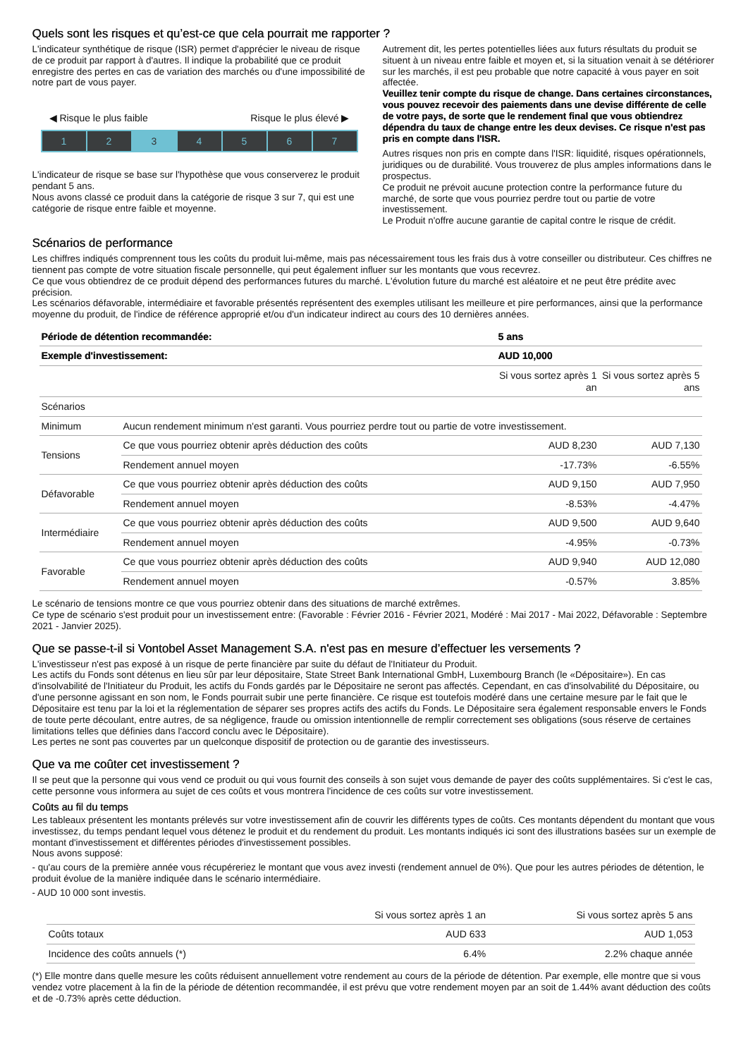Quels sont les risques et qu’est-ce que cela pourrait me rapporter ?
L'indicateur synthétique de risque (ISR) permet d'apprécier le niveau de risque de ce produit par rapport à d'autres. Il indique la probabilité que ce produit enregistre des pertes en cas de variation des marchés ou d'une impossibilité de notre part de vous payer.
◀ Risque le plus faible Risque le plus élevé ▶
1 2 3 4 5 6 7
L'indicateur de risque se base sur l'hypothèse que vous conserverez le produit pendant 5 ans.
Nous avons classé ce produit dans la catégorie de risque 3 sur 7, qui est une catégorie de risque entre faible et moyenne.
Autrement dit, les pertes potentielles liées aux futurs résultats du produit se situent à un niveau entre faible et moyen et, si la situation venait à se détériorer sur les marchés, il est peu probable que notre capacité à vous payer en soit affectée.
Veuillez tenir compte du risque de change. Dans certaines circonstances, vous pouvez recevoir des paiements dans une devise différente de celle de votre pays, de sorte que le rendement final que vous obtiendrez dépendra du taux de change entre les deux devises. Ce risque n'est pas pris en compte dans l'ISR.
Autres risques non pris en compte dans l'ISR: liquidité, risques opérationnels, juridiques ou de durabilité. Vous trouverez de plus amples informations dans le prospectus.
Ce produit ne prévoit aucune protection contre la performance future du marché, de sorte que vous pourriez perdre tout ou partie de votre investissement.
Le Produit n'offre aucune garantie de capital contre le risque de crédit.
Scénarios de performance
Les chiffres indiqués comprennent tous les coûts du produit lui-même, mais pas nécessairement tous les frais dus à votre conseiller ou distributeur. Ces chiffres ne tiennent pas compte de votre situation fiscale personnelle, qui peut également influer sur les montants que vous recevrez.
Ce que vous obtiendrez de ce produit dépend des performances futures du marché. L'évolution future du marché est aléatoire et ne peut être prédite avec précision.
Les scénarios défavorable, intermédiaire et favorable présentés représentent des exemples utilisant les meilleure et pire performances, ainsi que la performance moyenne du produit, de l'indice de référence approprié et/ou d'un indicateur indirect au cours des 10 dernières années.
| Période de détention recommandée: | | 5 ans | |
| Exemple d'investissement: | | AUD 10,000 | |
| | | Si vous sortez après 1 an | Si vous sortez après 5 ans |
| Scénarios | | | |
| Minimum | Aucun rendement minimum n'est garanti. Vous pourriez perdre tout ou partie de votre investissement. | | |
| Tensions | Ce que vous pourriez obtenir après déduction des coûts | AUD 8,230 | AUD 7,130 |
| | Rendement annuel moyen | -17.73% | -6.55% |
| Défavorable | Ce que vous pourriez obtenir après déduction des coûts | AUD 9,150 | AUD 7,950 |
| | Rendement annuel moyen | -8.53% | -4.47% |
| Intermédiaire | Ce que vous pourriez obtenir après déduction des coûts | AUD 9,500 | AUD 9,640 |
| | Rendement annuel moyen | -4.95% | -0.73% |
| Favorable | Ce que vous pourriez obtenir après déduction des coûts | AUD 9,940 | AUD 12,080 |
| | Rendement annuel moyen | -0.57% | 3.85% |
Le scénario de tensions montre ce que vous pourriez obtenir dans des situations de marché extrêmes.
Ce type de scénario s'est produit pour un investissement entre: (Favorable : Février 2016 - Février 2021, Modéré : Mai 2017 - Mai 2022, Défavorable : Septembre 2021 - Janvier 2025).
Que se passe-t-il si Vontobel Asset Management S.A. n'est pas en mesure d’effectuer les versements ?
L'investisseur n'est pas exposé à un risque de perte financière par suite du défaut de l'Initiateur du Produit.
Les actifs du Fonds sont détenus en lieu sûr par leur dépositaire, State Street Bank International GmbH, Luxembourg Branch (le «Dépositaire»). En cas d'insolvabilité de l'Initiateur du Produit, les actifs du Fonds gardés par le Dépositaire ne seront pas affectés. Cependant, en cas d'insolvabilité du Dépositaire, ou d'une personne agissant en son nom, le Fonds pourrait subir une perte financière. Ce risque est toutefois modéré dans une certaine mesure par le fait que le Dépositaire est tenu par la loi et la réglementation de séparer ses propres actifs des actifs du Fonds. Le Dépositaire sera également responsable envers le Fonds de toute perte découlant, entre autres, de sa négligence, fraude ou omission intentionnelle de remplir correctement ses obligations (sous réserve de certaines limitations telles que définies dans l'accord conclu avec le Dépositaire).
Les pertes ne sont pas couvertes par un quelconque dispositif de protection ou de garantie des investisseurs.
Que va me coûter cet investissement ?
Il se peut que la personne qui vous vend ce produit ou qui vous fournit des conseils à son sujet vous demande de payer des coûts supplémentaires. Si c'est le cas, cette personne vous informera au sujet de ces coûts et vous montrera l'incidence de ces coûts sur votre investissement.
Coûts au fil du temps
Les tableaux présentent les montants prélevés sur votre investissement afin de couvrir les différents types de coûts. Ces montants dépendent du montant que vous investissez, du temps pendant lequel vous détenez le produit et du rendement du produit. Les montants indiqués ici sont des illustrations basées sur un exemple de montant d'investissement et différentes périodes d'investissement possibles.
Nous avons supposé:
- qu'au cours de la première année vous récupéreriez le montant que vous avez investi (rendement annuel de 0%). Que pour les autres périodes de détention, le produit évolue de la manière indiquée dans le scénario intermédiaire.
- AUD 10 000 sont investis.
| | Si vous sortez après 1 an | Si vous sortez après 5 ans |
| Coûts totaux | AUD 633 | AUD 1,053 |
| Incidence des coûts annuels (*) | 6.4% | 2.2% chaque année |
(*) Elle montre dans quelle mesure les coûts réduisent annuellement votre rendement au cours de la période de détention. Par exemple, elle montre que si vous vendez votre placement à la fin de la période de détention recommandée, il est prévu que votre rendement moyen par an soit de 1.44% avant déduction des coûts et de -0.73% après cette déduction.